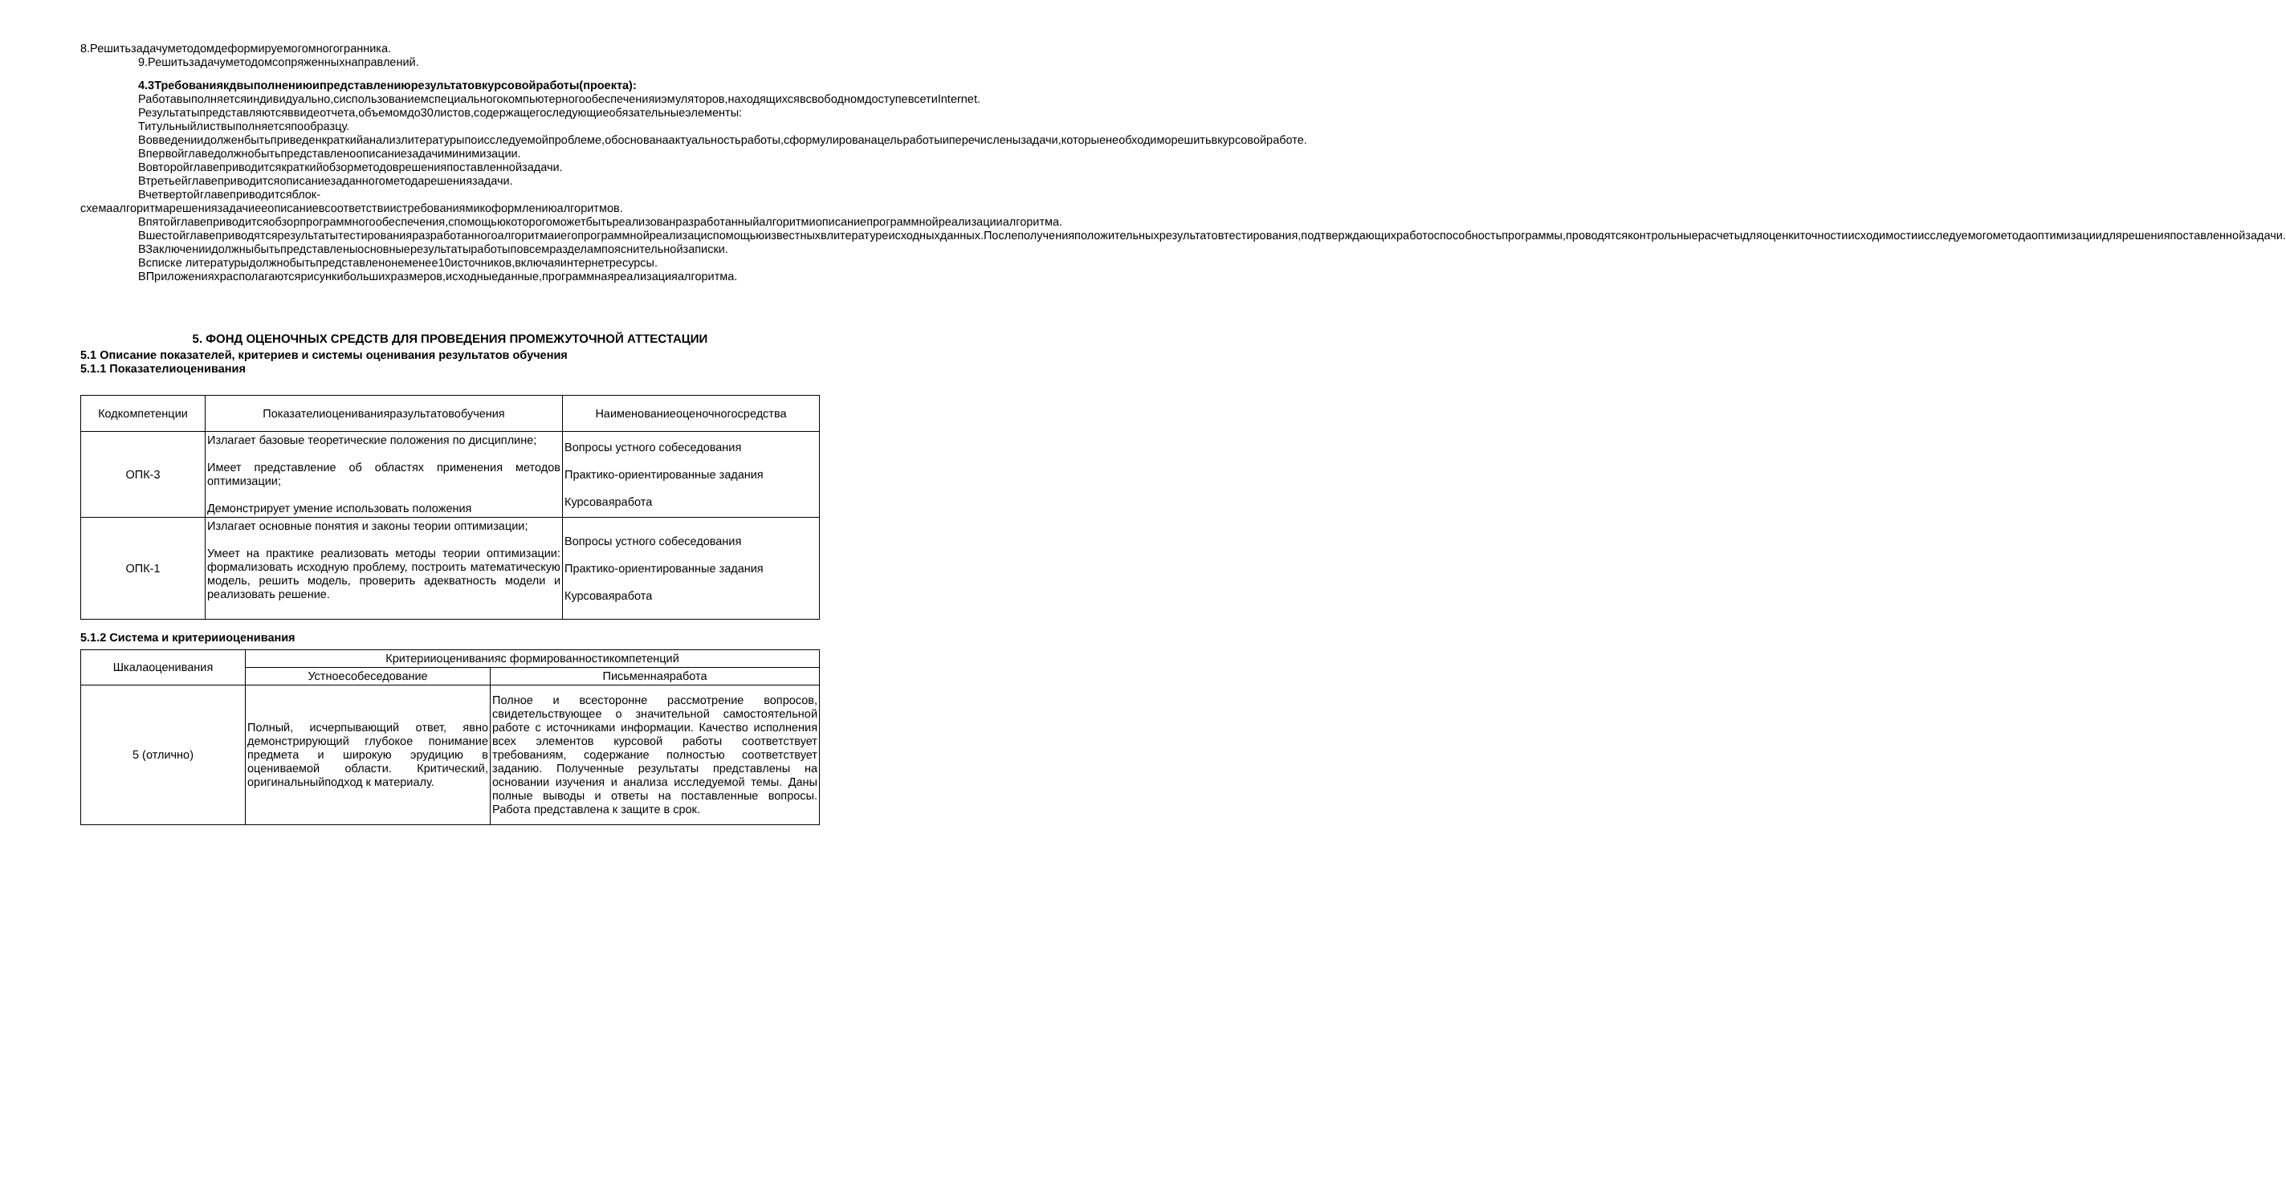8.Решитьзадачуметодомдеформируемогомногогранника.
9.Решитьзадачуметодомсопряженныхнаправлений.
4.3Требованиякдвыполнениюипредставлениюрезультатовкурсовойработы(проекта):
Работавыполняетсяиндивидуально,сиспользованиемспециальногокомпьютерногообеспеченияиэмуляторов,находящихсявсвободномдоступевсетиInternet.
Результатыпредставляютсяввидеотчета,объемомдо30листов,содержащегоследующиеобязательныеэлементы:
Титульныйлиствыполняетсяпообразцу.
Вовведениидолженбытьприведенкраткийанализлитературыпоисследуемойпроблеме,обоснованаактуальностьработы,сформулированацельработыиперечисленызадачи,которыенеобходиморешитьвкурсовойработе.
Впервойглаведолжнобытьпредставленоописаниезадачиминимизации.
Вовторойглавеприводитсякраткийобзорметодоврешенияпоставленнойзадачи.
Втретьейглавеприводитсяописаниезаданногометодарешениязадачи.
Вчетвертойглавеприводитсяблок-схемаалгоритмарешениязадачиееописаниевсоответствиистребованиямикоформлениюалгоритмов.
Впятойглавеприводитсяобзорпрограммногообеспечения,спомощьюкоторогоможетбытьреализованразработанныйалгоритмиописаниепрограммнойреализацииалгоритма.
Вшестойглавеприводятсярезультатытестированияразработанногоалгоритмаиегопрограммнойреализациспомощьюизвестныхвлитературеисходныхданных.Послеполученияположительныхрезультатовтестирования,подтверждающихработоспособностьпрограммы,проводятсяконтрольныерасчетыдляоценкиточностиисходимостиисследуемогометодаоптимизациидлярешенияпоставленнойзадачи.
ВЗаключениидолжныбытьпредставленыосновныерезультатыработыповсемразделампояснительнойзаписки.
Всписке литературыдолжнобытьпредставленонеменее10источников,включаяинтернетресурсы.
ВПриложенияхрасполагаютсярисункибольшихразмеров,исходныеданные,программнаяреализацияалгоритма.
5. ФОНД ОЦЕНОЧНЫХ СРЕДСТВ ДЛЯ ПРОВЕДЕНИЯ ПРОМЕЖУТОЧНОЙ АТТЕСТАЦИИ
5.1 Описание показателей, критериев и системы оценивания результатов обучения
5.1.1 Показателиоценивания
| Кодкомпетенции | Показателиоцениванияразультатовобучения | Наименованиеоценочногосредства |
| --- | --- | --- |
| ОПК-3 | Излагает базовые теоретические положения по дисциплине; Имеет представление об областях применения методов оптимизации; Демонстрирует умение использовать положения | Вопросы устного собеседования Практико-ориентированные задания Курсоваяработа |
| ОПК-1 | Излагает основные понятия и законы теории оптимизации; Умеет на практике реализовать методы теории оптимизации: формализовать исходную проблему, построить математическую модель, решить модель, проверить адекватность модели и реализовать решение. | Вопросы устного собеседования Практико-ориентированные задания Курсоваяработа |
5.1.2 Система и критерииоценивания
| Шкалаоценивания | Критерииоцениванияс формированностикомпетенций | |
| --- | --- | --- |
| | Устноесобеседование | Письменнаяработа |
| 5 (отлично) | Полный, исчерпывающий ответ, явно демонстрирующий глубокое понимание предмета и широкую эрудицию в оцениваемой области. Критический, оригинальныйподход к материалу. | Полное и всесторонне рассмотрение вопросов, свидетельствующее о значительной самостоятельной работе с источниками информации. Качество исполнения всех элементов курсовой работы соответствует требованиям, содержание полностью соответствует заданию. Полученные результаты представлены на основании изучения и анализа исследуемой темы. Даны полные выводы и ответы на поставленные вопросы. Работа представлена к защите в срок. |